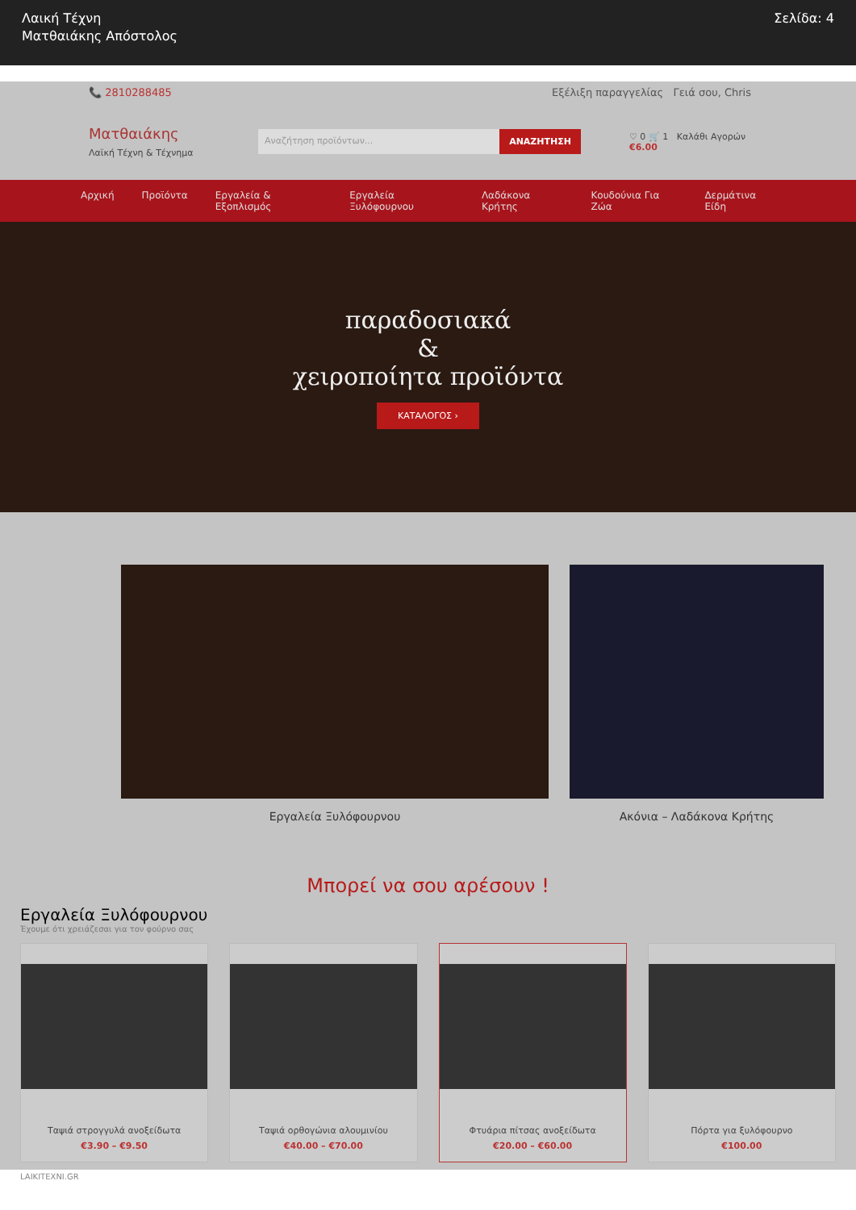Λαική Τέχνη
Ματθαιάκης Απόστολος
Σελίδα: 4
📞 2810288485 Εξέλιξη παραγγελίας Γειά σου, Chris
Ματθαιάκης
Λαϊκή Τέχνη & Τέχνημα
Αναζήτηση προϊόντων... ΑΝΑΖΗΤΗΣΗ
♡ 0 🛒 1 Καλάθι Αγορών
€6.00
Αρχική Προϊόντα Εργαλεία & Εξοπλισμός Εργαλεία Ξυλόφουρνου Λαδάκονα Κρήτης Κουδούνια Για Ζώα Δερμάτινα Είδη
παραδοσιακά
&
χειροποίητα προϊόντα
ΚΑΤΑΛΟΓΟΣ ›
Εργαλεία Ξυλόφουρνου Ακόνια – Λαδάκονα Κρήτης
Μπορεί να σου αρέσουν !
Εργαλεία Ξυλόφουρνου
Έχουμε ότι χρειάζεσαι για τον φούρνο σας
Ταψιά στρογγυλά ανοξείδωτα
€3.90 – €9.50
Ταψιά ορθογώνια αλουμινίου
€40.00 – €70.00
Φτυάρια πίτσας ανοξείδωτα
€20.00 – €60.00
Πόρτα για ξυλόφουρνο
€100.00
LAIKITEXNI.GR